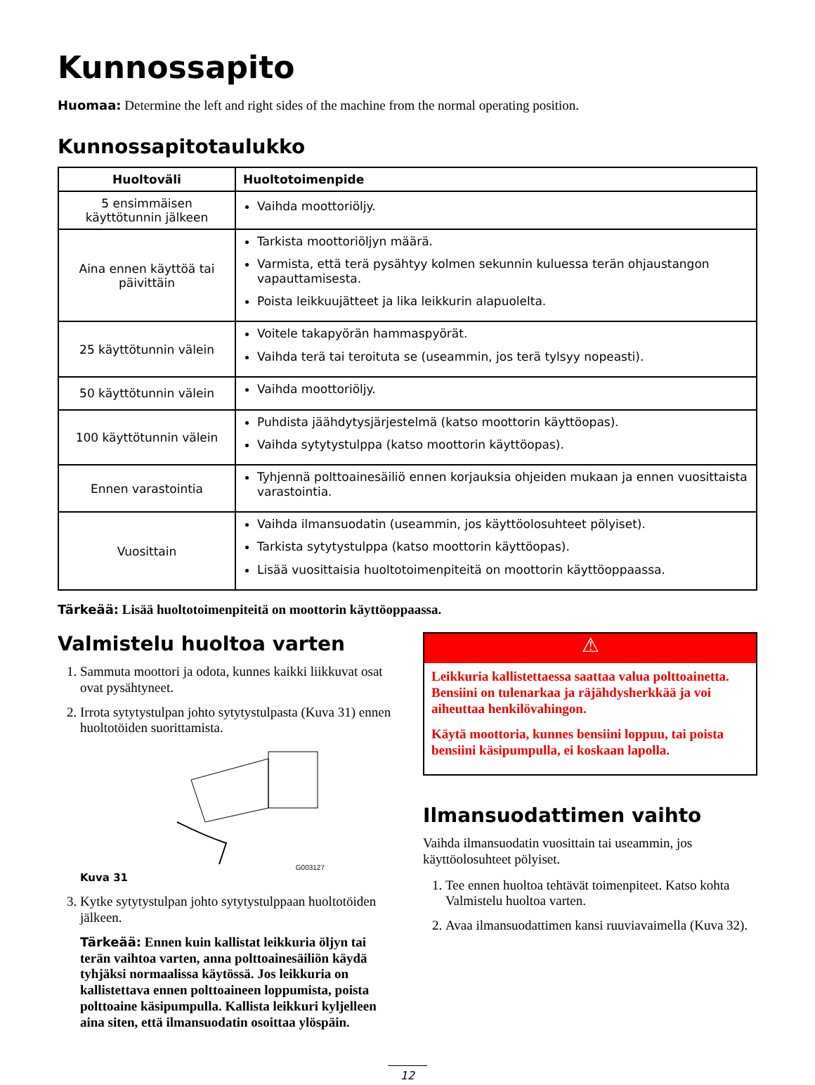Kunnossapito
Huomaa: Determine the left and right sides of the machine from the normal operating position.
Kunnossapitotaulukko
| Huoltoväli | Huoltotoimenpide |
| --- | --- |
| 5 ensimmäisen käyttötunnin jälkeen | Vaihda moottoriöljy. |
| Aina ennen käyttöä tai päivittäin | Tarkista moottoriöljyn määrä. Varmista, että terä pysähtyy kolmen sekunnin kuluessa terän ohjaustangon vapauttamisesta. Poista leikkuujätteet ja lika leikkurin alapuolelta. |
| 25 käyttötunnin välein | Voitele takapyörän hammaspyörät. Vaihda terä tai teroituta se (useammin, jos terä tylsyy nopeasti). |
| 50 käyttötunnin välein | Vaihda moottoriöljy. |
| 100 käyttötunnin välein | Puhdista jäähdytysjärjestelmä (katso moottorin käyttöopas). Vaihda sytytystulppa (katso moottorin käyttöopas). |
| Ennen varastointia | Tyhjennä polttoainesäiliö ennen korjauksia ohjeiden mukaan ja ennen vuosittaista varastointia. |
| Vuosittain | Vaihda ilmansuodatin (useammin, jos käyttöolosuhteet pölyiset). Tarkista sytytystulppa (katso moottorin käyttöopas). Lisää vuosittaisia huoltotoimenpiteitä on moottorin käyttöoppaassa. |
Tärkeää: Lisää huoltotoimenpiteitä on moottorin käyttöoppaassa.
Valmistelu huoltoa varten
1. Sammuta moottori ja odota, kunnes kaikki liikkuvat osat ovat pysähtyneet.
2. Irrota sytytystulpan johto sytytystulpasta (Kuva 31) ennen huoltotöiden suorittamista.
G003127
Kuva 31
3. Kytke sytytystulpan johto sytytystulppaan huoltotöiden jälkeen.
Tärkeää: Ennen kuin kallistat leikkuria öljyn tai terän vaihtoa varten, anna polttoainesäiliön käydä tyhjäksi normaalissa käytössä. Jos leikkuria on kallistettava ennen polttoaineen loppumista, poista polttoaine käsipumpulla. Kallista leikkuri kyljelleen aina siten, että ilmansuodatin osoittaa ylöspäin.
⚠
Leikkuria kallistettaessa saattaa valua polttoainetta. Bensiini on tulenarkaa ja räjähdysherkkää ja voi aiheuttaa henkilövahingon.
Käytä moottoria, kunnes bensiini loppuu, tai poista bensiini käsipumpulla, ei koskaan lapolla.
Ilmansuodattimen vaihto
Vaihda ilmansuodatin vuosittain tai useammin, jos käyttöolosuhteet pölyiset.
1. Tee ennen huoltoa tehtävät toimenpiteet. Katso kohta Valmistelu huoltoa varten.
2. Avaa ilmansuodattimen kansi ruuviavaimella (Kuva 32).
12